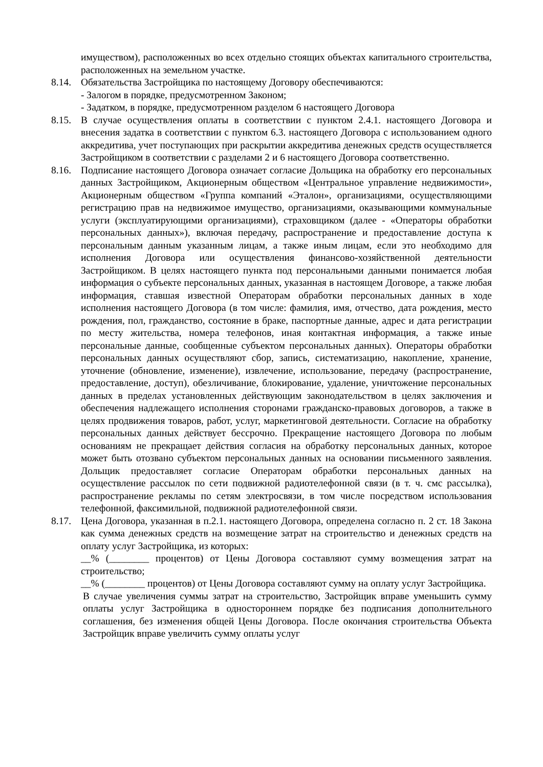имуществом), расположенных во всех отдельно стоящих объектах капитального строительства, расположенных на земельном участке.
8.14.
Обязательства Застройщика по настоящему Договору обеспечиваются:
- Залогом в порядке, предусмотренном Законом;
- Задатком, в порядке, предусмотренном разделом 6 настоящего Договора
8.15.
В случае осуществления оплаты в соответствии с пунктом 2.4.1. настоящего Договора и внесения задатка в соответствии с пунктом 6.3. настоящего Договора с использованием одного аккредитива, учет поступающих при раскрытии аккредитива денежных средств осуществляется Застройщиком в соответствии с разделами 2 и 6 настоящего Договора соответственно.
8.16.
Подписание настоящего Договора означает согласие Дольщика на обработку его персональных данных Застройщиком, Акционерным обществом «Центральное управление недвижимости», Акционерным обществом «Группа компаний «Эталон», организациями, осуществляющими регистрацию прав на недвижимое имущество, организациями, оказывающими коммунальные услуги (эксплуатирующими организациями), страховщиком (далее - «Операторы обработки персональных данных»), включая передачу, распространение и предоставление доступа к персональным данным указанным лицам, а также иным лицам, если это необходимо для исполнения Договора или осуществления финансово-хозяйственной деятельности Застройщиком. В целях настоящего пункта под персональными данными понимается любая информация о субъекте персональных данных, указанная в настоящем Договоре, а также любая информация, ставшая известной Операторам обработки персональных данных в ходе исполнения настоящего Договора (в том числе: фамилия, имя, отчество, дата рождения, место рождения, пол, гражданство, состояние в браке, паспортные данные, адрес и дата регистрации по месту жительства, номера телефонов, иная контактная информация, а также иные персональные данные, сообщенные субъектом персональных данных). Операторы обработки персональных данных осуществляют сбор, запись, систематизацию, накопление, хранение, уточнение (обновление, изменение), извлечение, использование, передачу (распространение, предоставление, доступ), обезличивание, блокирование, удаление, уничтожение персональных данных в пределах установленных действующим законодательством в целях заключения и обеспечения надлежащего исполнения сторонами гражданско-правовых договоров, а также в целях продвижения товаров, работ, услуг, маркетинговой деятельности. Согласие на обработку персональных данных действует бессрочно. Прекращение настоящего Договора по любым основаниям не прекращает действия согласия на обработку персональных данных, которое может быть отозвано субъектом персональных данных на основании письменного заявления. Дольщик предоставляет согласие Операторам обработки персональных данных на осуществление рассылок по сети подвижной радиотелефонной связи (в т. ч. смс рассылка), распространение рекламы по сетям электросвязи, в том числе посредством использования телефонной, факсимильной, подвижной радиотелефонной связи.
8.17.
Цена Договора, указанная в п.2.1. настоящего Договора, определена согласно п. 2 ст. 18 Закона как сумма денежных средств на возмещение затрат на строительство и денежных средств на оплату услуг Застройщика, из которых:
__% (________ процентов) от Цены Договора составляют сумму возмещения затрат на строительство;
__% (________ процентов) от Цены Договора составляют сумму на оплату услуг Застройщика.
В случае увеличения суммы затрат на строительство, Застройщик вправе уменьшить сумму оплаты услуг Застройщика в одностороннем порядке без подписания дополнительного соглашения, без изменения общей Цены Договора. После окончания строительства Объекта Застройщик вправе увеличить сумму оплаты услуг